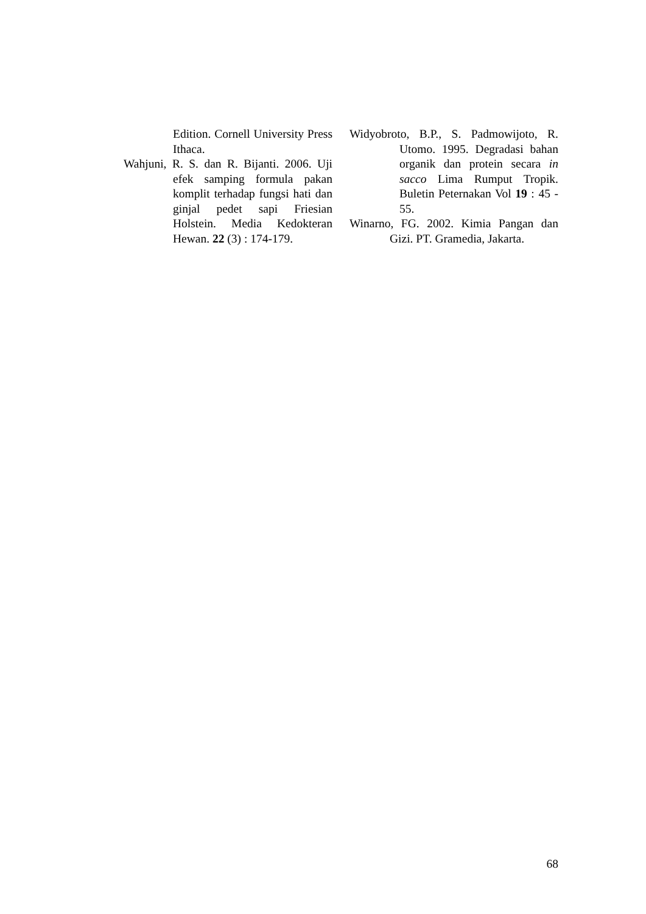Edition. Cornell University Press Ithaca.
Wahjuni, R. S. dan R. Bijanti. 2006. Uji efek samping formula pakan komplit terhadap fungsi hati dan ginjal pedet sapi Friesian Holstein. Media Kedokteran Hewan. 22 (3) : 174-179.
Widyobroto, B.P., S. Padmowijoto, R. Utomo. 1995. Degradasi bahan organik dan protein secara in sacco Lima Rumput Tropik. Buletin Peternakan Vol 19 : 45 - 55.
Winarno, FG. 2002. Kimia Pangan dan Gizi. PT. Gramedia, Jakarta.
68